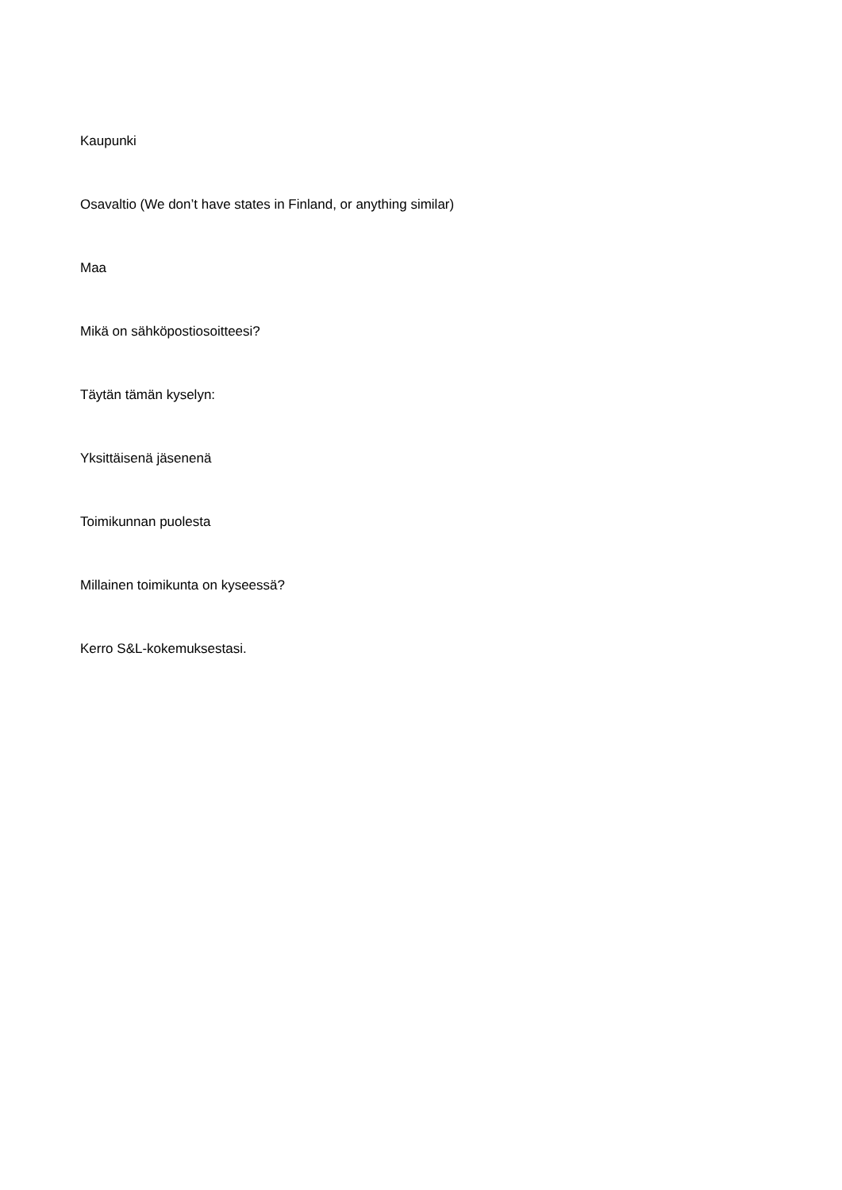Kaupunki
Osavaltio (We don’t have states in Finland, or anything similar)
Maa
Mikä on sähköpostiosoitteesi?
Täytän tämän kyselyn:
Yksittäisenä jäsenenä
Toimikunnan puolesta
Millainen toimikunta on kyseessä?
Kerro S&L-kokemuksestasi.